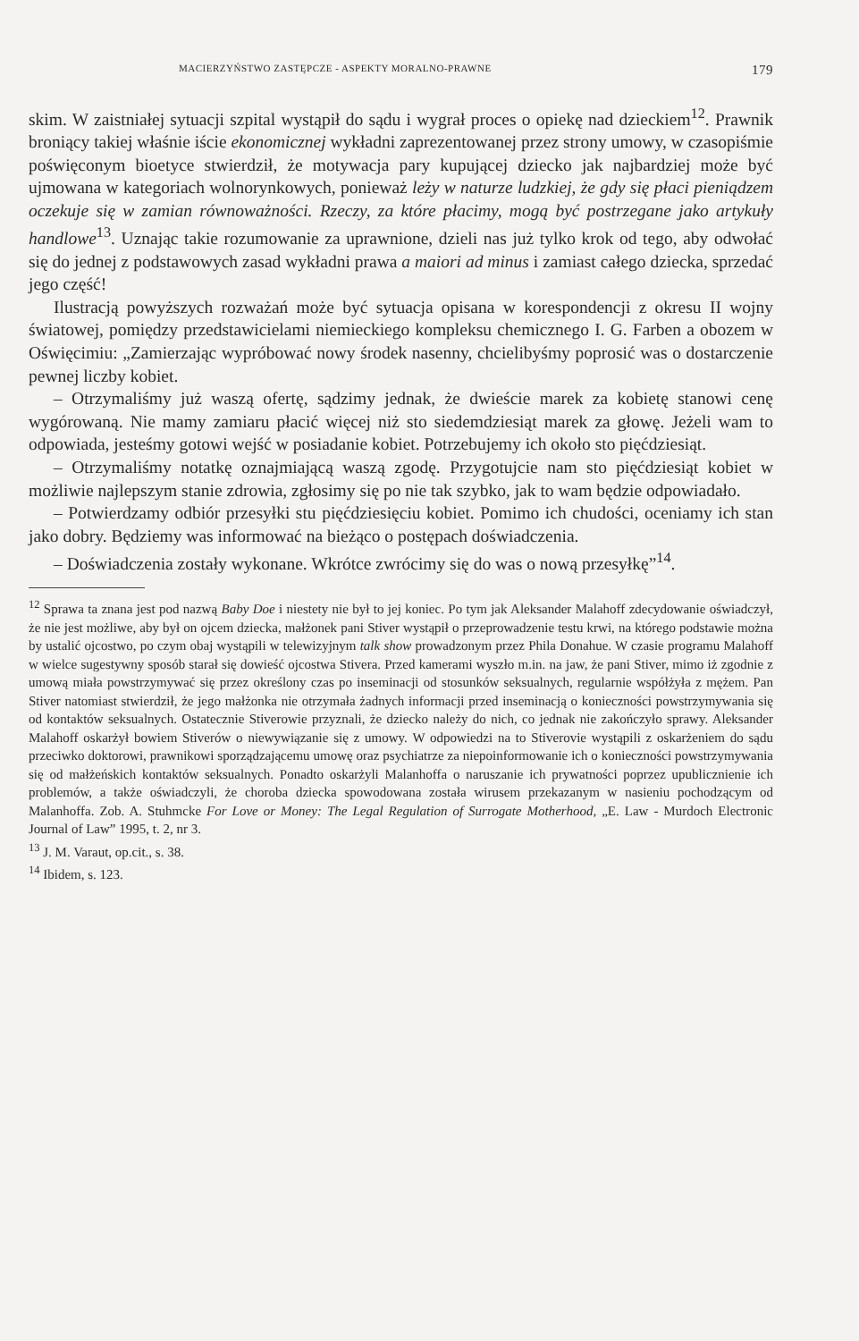MACIERZYŃSTWO ZASTĘPCZE - ASPEKTY MORALNO-PRAWNE 179
skim. W zaistniałej sytuacji szpital wystąpił do sądu i wygrał proces o opiekę nad dzieckiem<sup>12</sup>. Prawnik broniący takiej właśnie iście ekonomicznej wykładni zaprezentowanej przez strony umowy, w czasopiśmie poświęconym bioetyce stwierdził, że motywacja pary kupującej dziecko jak najbardziej może być ujmowana w kategoriach wolnorynkowych, ponieważ leży w naturze ludzkiej, że gdy się płaci pieniądzem oczekuje się w zamian równoważności. Rzeczy, za które płacimy, mogą być postrzegane jako artykuły handlowe<sup>13</sup>. Uznając takie rozumowanie za uprawnione, dzieli nas już tylko krok od tego, aby odwołać się do jednej z podstawowych zasad wykładni prawa a maiori ad minus i zamiast całego dziecka, sprzedać jego część!
Ilustracją powyższych rozważań może być sytuacja opisana w korespondencji z okresu II wojny światowej, pomiędzy przedstawicielami niemieckiego kompleksu chemicznego I. G. Farben a obozem w Oświęcimiu: „Zamierzając wypróbować nowy środek nasenny, chcielibyśmy poprosić was o dostarczenie pewnej liczby kobiet.
– Otrzymaliśmy już waszą ofertę, sądzimy jednak, że dwieście marek za kobietę stanowi cenę wygórowaną. Nie mamy zamiaru płacić więcej niż sto siedemdziesiąt marek za głowę. Jeżeli wam to odpowiada, jesteśmy gotowi wejść w posiadanie kobiet. Potrzebujemy ich około sto pięćdziesiąt.
– Otrzymaliśmy notatkę oznajmiającą waszą zgodę. Przygotujcie nam sto pięćdziesiąt kobiet w możliwie najlepszym stanie zdrowia, zgłosimy się po nie tak szybko, jak to wam będzie odpowiadało.
– Potwierdzamy odbiór przesyłki stu pięćdziesięciu kobiet. Pomimo ich chudości, oceniamy ich stan jako dobry. Będziemy was informować na bieżąco o postępach doświadczenia.
– Doświadczenia zostały wykonane. Wkrótce zwrócimy się do was o nową przesyłkę”<sup>14</sup>.
<sup>12</sup> Sprawa ta znana jest pod nazwą Baby Doe i niestety nie był to jej koniec. Po tym jak Aleksander Malahoff zdecydowanie oświadczył, że nie jest możliwe, aby był on ojcem dziecka, małżonek pani Stiver wystąpił o przeprowadzenie testu krwi, na którego podstawie można by ustalić ojcostwo, po czym obaj wystąpili w telewizyjnym talk show prowadzonym przez Phila Donahue. W czasie programu Malahoff w wielce sugestywny sposób starał się dowieść ojcostwa Stivera. Przed kamerami wyszło m.in. na jaw, że pani Stiver, mimo iż zgodnie z umową miała powstrzymywać się przez określony czas po inseminacji od stosunków seksualnych, regularnie współżyła z mężem. Pan Stiver natomiast stwierdził, że jego małżonka nie otrzymała żadnych informacji przed inseminacją o konieczności powstrzymywania się od kontaktów seksualnych. Ostatecznie Stiverowie przyznali, że dziecko należy do nich, co jednak nie zakończyło sprawy. Aleksander Malahoff oskarżył bowiem Stiverów o niewywiązanie się z umowy. W odpowiedzi na to Stiverovie wystąpili z oskarżeniem do sądu przeciwko doktorowi, prawnikowi sporządzającemu umowę oraz psychiatrze za niepoinformowanie ich o konieczności powstrzymywania się od małżeńskich kontaktów seksualnych. Ponadto oskarżyli Malanhoffa o naruszanie ich prywatności poprzez upublicznienie ich problemów, a także oświadczyli, że choroba dziecka spowodowana została wirusem przekazanym w nasieniu pochodzącym od Malanhoffa. Zob. A. Stuhmcke For Love or Money: The Legal Regulation of Surrogate Motherhood, „E. Law - Murdoch Electronic Journal of Law” 1995, t. 2, nr 3.
<sup>13</sup> J. M. Varaut, op.cit., s. 38.
<sup>14</sup> Ibidem, s. 123.